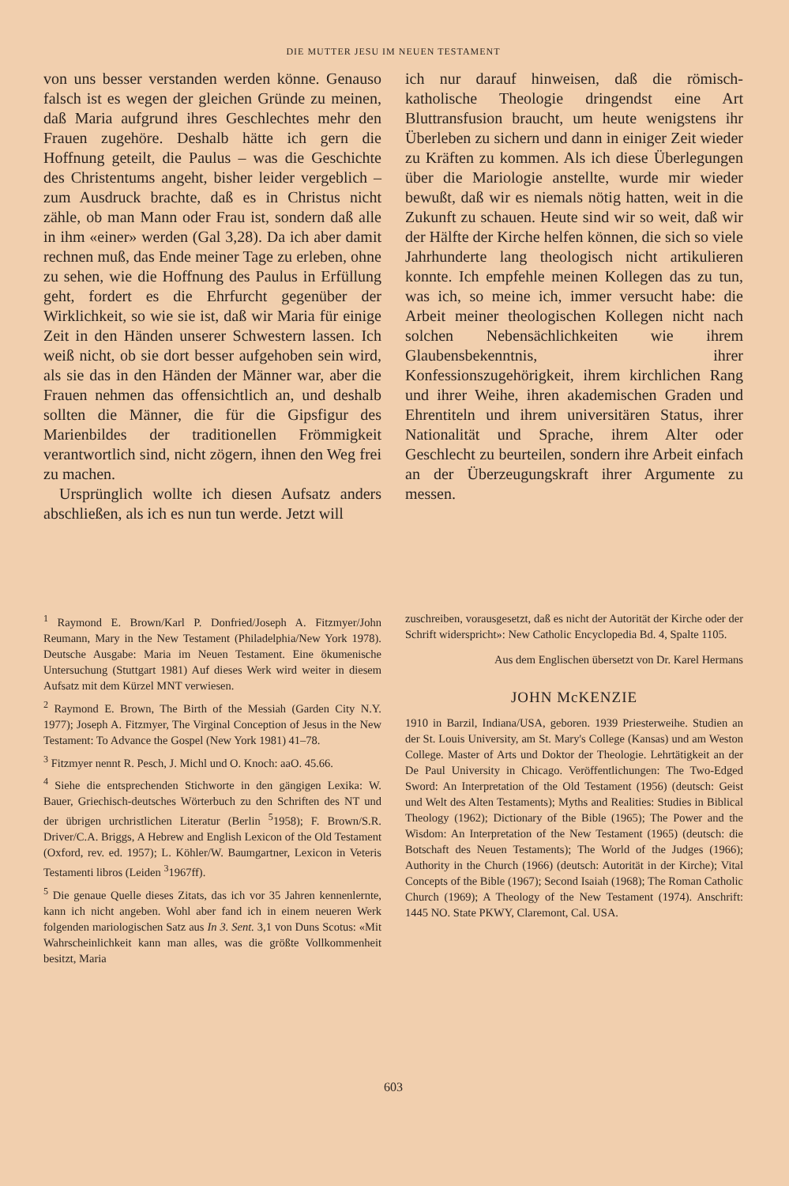DIE MUTTER JESU IM NEUEN TESTAMENT
von uns besser verstanden werden könne. Genauso falsch ist es wegen der gleichen Gründe zu meinen, daß Maria aufgrund ihres Geschlechtes mehr den Frauen zugehöre. Deshalb hätte ich gern die Hoffnung geteilt, die Paulus – was die Geschichte des Christentums angeht, bisher leider vergeblich – zum Ausdruck brachte, daß es in Christus nicht zähle, ob man Mann oder Frau ist, sondern daß alle in ihm «einer» werden (Gal 3,28). Da ich aber damit rechnen muß, das Ende meiner Tage zu erleben, ohne zu sehen, wie die Hoffnung des Paulus in Erfüllung geht, fordert es die Ehrfurcht gegenüber der Wirklichkeit, so wie sie ist, daß wir Maria für einige Zeit in den Händen unserer Schwestern lassen. Ich weiß nicht, ob sie dort besser aufgehoben sein wird, als sie das in den Händen der Männer war, aber die Frauen nehmen das offensichtlich an, und deshalb sollten die Männer, die für die Gipsfigur des Marienbildes der traditionellen Frömmigkeit verantwortlich sind, nicht zögern, ihnen den Weg frei zu machen.
Ursprünglich wollte ich diesen Aufsatz anders abschließen, als ich es nun tun werde. Jetzt will
ich nur darauf hinweisen, daß die römisch-katholische Theologie dringendst eine Art Bluttransfusion braucht, um heute wenigstens ihr Überleben zu sichern und dann in einiger Zeit wieder zu Kräften zu kommen. Als ich diese Überlegungen über die Mariologie anstellte, wurde mir wieder bewußt, daß wir es niemals nötig hatten, weit in die Zukunft zu schauen. Heute sind wir so weit, daß wir der Hälfte der Kirche helfen können, die sich so viele Jahrhunderte lang theologisch nicht artikulieren konnte. Ich empfehle meinen Kollegen das zu tun, was ich, so meine ich, immer versucht habe: die Arbeit meiner theologischen Kollegen nicht nach solchen Nebensächlichkeiten wie ihrem Glaubensbekenntnis, ihrer Konfessionszugehörigkeit, ihrem kirchlichen Rang und ihrer Weihe, ihren akademischen Graden und Ehrentiteln und ihrem universitären Status, ihrer Nationalität und Sprache, ihrem Alter oder Geschlecht zu beurteilen, sondern ihre Arbeit einfach an der Überzeugungskraft ihrer Argumente zu messen.
<sup>1</sup> Raymond E. Brown/Karl P. Donfried/Joseph A. Fitzmyer/John Reumann, Mary in the New Testament (Philadelphia/New York 1978). Deutsche Ausgabe: Maria im Neuen Testament. Eine ökumenische Untersuchung (Stuttgart 1981) Auf dieses Werk wird weiter in diesem Aufsatz mit dem Kürzel MNT verwiesen.
<sup>2</sup> Raymond E. Brown, The Birth of the Messiah (Garden City N.Y. 1977); Joseph A. Fitzmyer, The Virginal Conception of Jesus in the New Testament: To Advance the Gospel (New York 1981) 41–78.
<sup>3</sup> Fitzmyer nennt R. Pesch, J. Michl und O. Knoch: aaO. 45.66.
<sup>4</sup> Siehe die entsprechenden Stichworte in den gängigen Lexika: W. Bauer, Griechisch-deutsches Wörterbuch zu den Schriften des NT und der übrigen urchristlichen Literatur (Berlin <sup>5</sup>1958); F. Brown/S.R. Driver/C.A. Briggs, A Hebrew and English Lexicon of the Old Testament (Oxford, rev. ed. 1957); L. Köhler/W. Baumgartner, Lexicon in Veteris Testamenti libros (Leiden <sup>3</sup>1967ff).
<sup>5</sup> Die genaue Quelle dieses Zitats, das ich vor 35 Jahren kennenlernte, kann ich nicht angeben. Wohl aber fand ich in einem neueren Werk folgenden mariologischen Satz aus In 3. Sent. 3,1 von Duns Scotus: «Mit Wahrscheinlichkeit kann man alles, was die größte Vollkommenheit besitzt, Maria
zuschreiben, vorausgesetzt, daß es nicht der Autorität der Kirche oder der Schrift widerspricht»: New Catholic Encyclopedia Bd. 4, Spalte 1105.
Aus dem Englischen übersetzt von Dr. Karel Hermans
JOHN McKENZIE
1910 in Barzil, Indiana/USA, geboren. 1939 Priesterweihe. Studien an der St. Louis University, am St. Mary's College (Kansas) und am Weston College. Master of Arts und Doktor der Theologie. Lehrtätigkeit an der De Paul University in Chicago. Veröffentlichungen: The Two-Edged Sword: An Interpretation of the Old Testament (1956) (deutsch: Geist und Welt des Alten Testaments); Myths and Realities: Studies in Biblical Theology (1962); Dictionary of the Bible (1965); The Power and the Wisdom: An Interpretation of the New Testament (1965) (deutsch: die Botschaft des Neuen Testaments); The World of the Judges (1966); Authority in the Church (1966) (deutsch: Autorität in der Kirche); Vital Concepts of the Bible (1967); Second Isaiah (1968); The Roman Catholic Church (1969); A Theology of the New Testament (1974). Anschrift: 1445 NO. State PKWY, Claremont, Cal. USA.
603